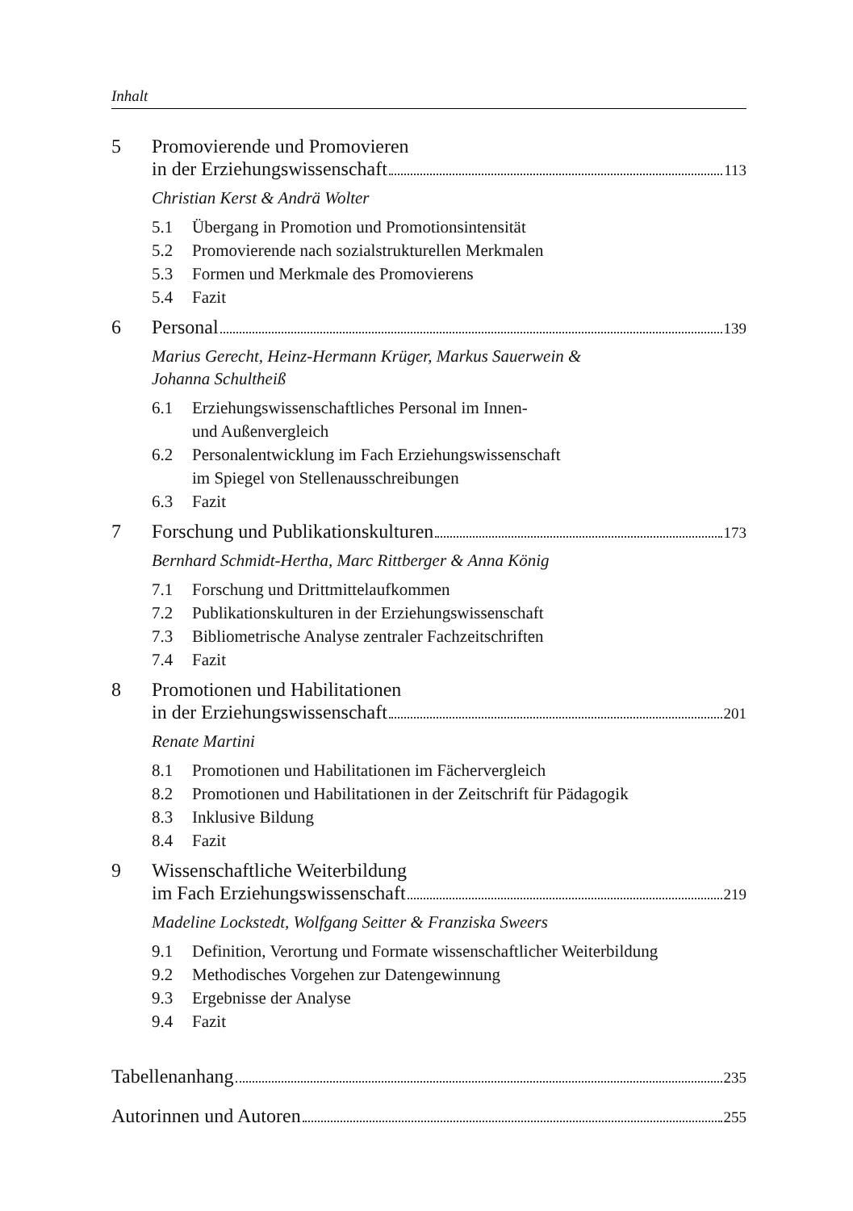Inhalt
5 Promovierende und Promovieren
in der Erziehungswissenschaft 113
Christian Kerst & Andrä Wolter
5.1 Übergang in Promotion und Promotionsintensität
5.2 Promovierende nach sozialstrukturellen Merkmalen
5.3 Formen und Merkmale des Promovierens
5.4 Fazit
6 Personal 139
Marius Gerecht, Heinz-Hermann Krüger, Markus Sauerwein &
Johanna Schultheiß
6.1 Erziehungswissenschaftliches Personal im Innen-
und Außenvergleich
6.2 Personalentwicklung im Fach Erziehungswissenschaft
im Spiegel von Stellenausschreibungen
6.3 Fazit
7 Forschung und Publikationskulturen 173
Bernhard Schmidt-Hertha, Marc Rittberger & Anna König
7.1 Forschung und Drittmittelaufkommen
7.2 Publikationskulturen in der Erziehungswissenschaft
7.3 Bibliometrische Analyse zentraler Fachzeitschriften
7.4 Fazit
8 Promotionen und Habilitationen
in der Erziehungswissenschaft 201
Renate Martini
8.1 Promotionen und Habilitationen im Fächervergleich
8.2 Promotionen und Habilitationen in der Zeitschrift für Pädagogik
8.3 Inklusive Bildung
8.4 Fazit
9 Wissenschaftliche Weiterbildung
im Fach Erziehungswissenschaft 219
Madeline Lockstedt, Wolfgang Seitter & Franziska Sweers
9.1 Definition, Verortung und Formate wissenschaftlicher Weiterbildung
9.2 Methodisches Vorgehen zur Datengewinnung
9.3 Ergebnisse der Analyse
9.4 Fazit
Tabellenanhang 235
Autorinnen und Autoren 255